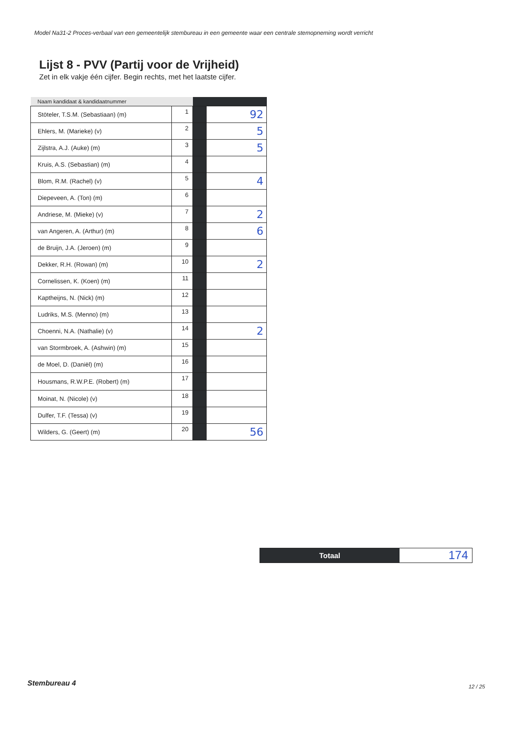Model Na31-2 Proces-verbaal van een gemeentelijk stembureau in een gemeente waar een centrale stemopneming wordt verricht
Lijst 8 - PVV (Partij voor de Vrijheid)
Zet in elk vakje één cijfer. Begin rechts, met het laatste cijfer.
| Naam kandidaat & kandidaatnummer | | | |
| --- | --- | --- | --- |
| Stöteler, T.S.M. (Sebastiaan) (m) | 1 | | 92 |
| Ehlers, M. (Marieke) (v) | 2 | | 5 |
| Zijlstra, A.J. (Auke) (m) | 3 | | 5 |
| Kruis, A.S. (Sebastian) (m) | 4 | | |
| Blom, R.M. (Rachel) (v) | 5 | | 4 |
| Diepeveen, A. (Ton) (m) | 6 | | |
| Andriese, M. (Mieke) (v) | 7 | | 2 |
| van Angeren, A. (Arthur) (m) | 8 | | 6 |
| de Bruijn, J.A. (Jeroen) (m) | 9 | | |
| Dekker, R.H. (Rowan) (m) | 10 | | 2 |
| Cornelissen, K. (Koen) (m) | 11 | | |
| Kaptheijns, N. (Nick) (m) | 12 | | |
| Ludriks, M.S. (Menno) (m) | 13 | | |
| Choenni, N.A. (Nathalie) (v) | 14 | | 2 |
| van Stormbroek, A. (Ashwin) (m) | 15 | | |
| de Moel, D. (Daniël) (m) | 16 | | |
| Housmans, R.W.P.E. (Robert) (m) | 17 | | |
| Moinat, N. (Nicole) (v) | 18 | | |
| Dulfer, T.F. (Tessa) (v) | 19 | | |
| Wilders, G. (Geert) (m) | 20 | | 56 |
Totaal
174
Stembureau 4 12 / 25